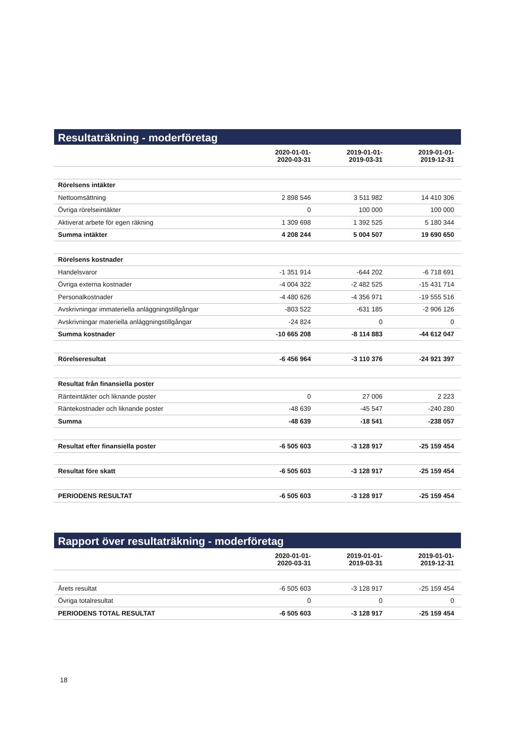Resultaträkning - moderföretag
| | 2020-01-01- 2020-03-31 | 2019-01-01- 2019-03-31 | 2019-01-01- 2019-12-31 |
| --- | --- | --- | --- |
| Rörelsens intäkter | | | |
| Nettoomsättning | 2 898 546 | 3 511 982 | 14 410 306 |
| Övriga rörelseintäkter | 0 | 100 000 | 100 000 |
| Aktiverat arbete för egen räkning | 1 309 698 | 1 392 525 | 5 180 344 |
| Summa intäkter | 4 208 244 | 5 004 507 | 19 690 650 |
| Rörelsens kostnader | | | |
| Handelsvaror | -1 351 914 | -644 202 | -6 718 691 |
| Övriga externa kostnader | -4 004 322 | -2 482 525 | -15 431 714 |
| Personalkostnader | -4 480 626 | -4 356 971 | -19 555 516 |
| Avskrivningar immateriella anläggningstillgångar | -803 522 | -631 185 | -2 906 126 |
| Avskrivningar materiella anläggningstillgångar | -24 824 | 0 | 0 |
| Summa kostnader | -10 665 208 | -8 114 883 | -44 612 047 |
| Rörelseresultat | -6 456 964 | -3 110 376 | -24 921 397 |
| Resultat från finansiella poster | | | |
| Ränteintäkter och liknande poster | 0 | 27 006 | 2 223 |
| Räntekostnader och liknande poster | -48 639 | -45 547 | -240 280 |
| Summa | -48 639 | -18 541 | -238 057 |
| Resultat efter finansiella poster | -6 505 603 | -3 128 917 | -25 159 454 |
| Resultat före skatt | -6 505 603 | -3 128 917 | -25 159 454 |
| PERIODENS RESULTAT | -6 505 603 | -3 128 917 | -25 159 454 |
Rapport över resultaträkning - moderföretag
| | 2020-01-01- 2020-03-31 | 2019-01-01- 2019-03-31 | 2019-01-01- 2019-12-31 |
| --- | --- | --- | --- |
| Årets resultat | -6 505 603 | -3 128 917 | -25 159 454 |
| Övriga totalresultat | 0 | 0 | 0 |
| PERIODENS TOTAL RESULTAT | -6 505 603 | -3 128 917 | -25 159 454 |
18